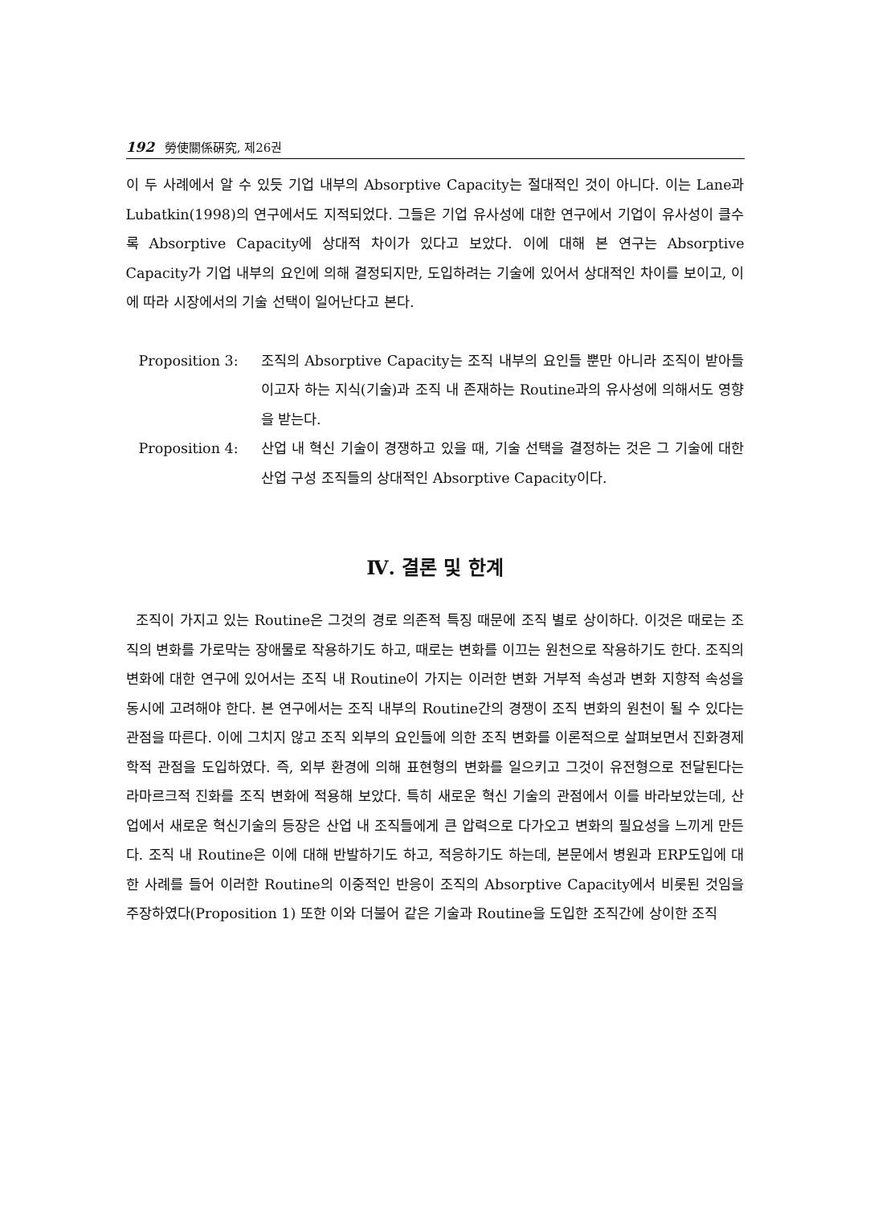192 勞使關係硏究, 제26권
이 두 사례에서 알 수 있듯 기업 내부의 Absorptive Capacity는 절대적인 것이 아니다. 이는 Lane과 Lubatkin(1998)의 연구에서도 지적되었다. 그들은 기업 유사성에 대한 연구에서 기업이 유사성이 클수록 Absorptive Capacity에 상대적 차이가 있다고 보았다. 이에 대해 본 연구는 Absorptive Capacity가 기업 내부의 요인에 의해 결정되지만, 도입하려는 기술에 있어서 상대적인 차이를 보이고, 이에 따라 시장에서의 기술 선택이 일어난다고 본다.
Proposition 3: 조직의 Absorptive Capacity는 조직 내부의 요인들 뿐만 아니라 조직이 받아들이고자 하는 지식(기술)과 조직 내 존재하는 Routine과의 유사성에 의해서도 영향을 받는다.
Proposition 4: 산업 내 혁신 기술이 경쟁하고 있을 때, 기술 선택을 결정하는 것은 그 기술에 대한 산업 구성 조직들의 상대적인 Absorptive Capacity이다.
Ⅳ. 결론 및 한계
조직이 가지고 있는 Routine은 그것의 경로 의존적 특징 때문에 조직 별로 상이하다. 이것은 때로는 조직의 변화를 가로막는 장애물로 작용하기도 하고, 때로는 변화를 이끄는 원천으로 작용하기도 한다. 조직의 변화에 대한 연구에 있어서는 조직 내 Routine이 가지는 이러한 변화 거부적 속성과 변화 지향적 속성을 동시에 고려해야 한다. 본 연구에서는 조직 내부의 Routine간의 경쟁이 조직 변화의 원천이 될 수 있다는 관점을 따른다. 이에 그치지 않고 조직 외부의 요인들에 의한 조직 변화를 이론적으로 살펴보면서 진화경제학적 관점을 도입하였다. 즉, 외부 환경에 의해 표현형의 변화를 일으키고 그것이 유전형으로 전달된다는 라마르크적 진화를 조직 변화에 적용해 보았다. 특히 새로운 혁신 기술의 관점에서 이를 바라보았는데, 산업에서 새로운 혁신기술의 등장은 산업 내 조직들에게 큰 압력으로 다가오고 변화의 필요성을 느끼게 만든다. 조직 내 Routine은 이에 대해 반발하기도 하고, 적응하기도 하는데, 본문에서 병원과 ERP도입에 대한 사례를 들어 이러한 Routine의 이중적인 반응이 조직의 Absorptive Capacity에서 비롯된 것임을 주장하였다(Proposition 1) 또한 이와 더불어 같은 기술과 Routine을 도입한 조직간에 상이한 조직